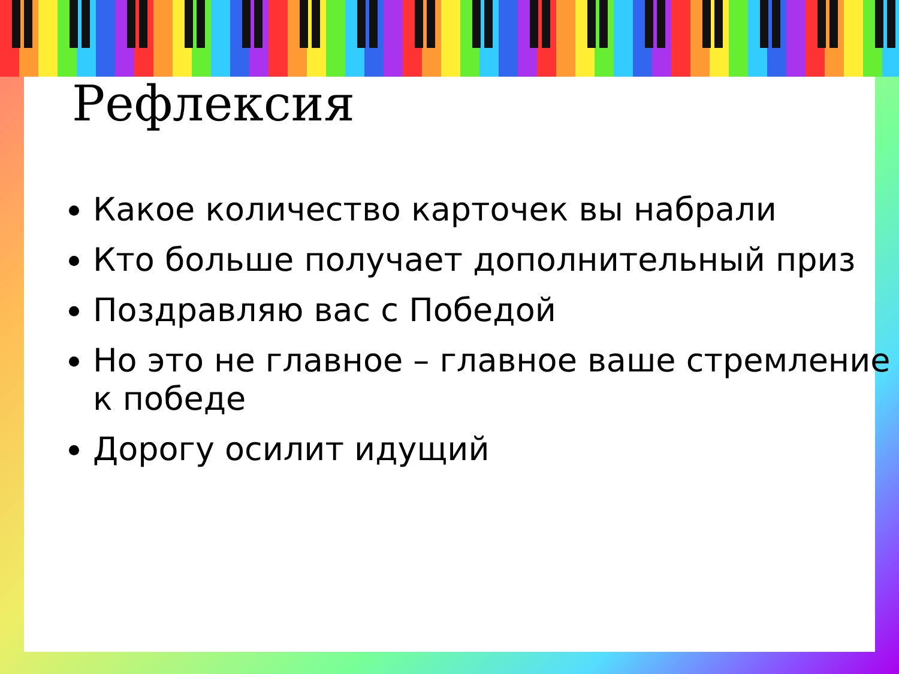Рефлексия
Какое количество карточек вы набрали
Кто больше получает дополнительный приз
Поздравляю вас с Победой
Но это не главное – главное ваше стремление к победе
Дорогу осилит идущий